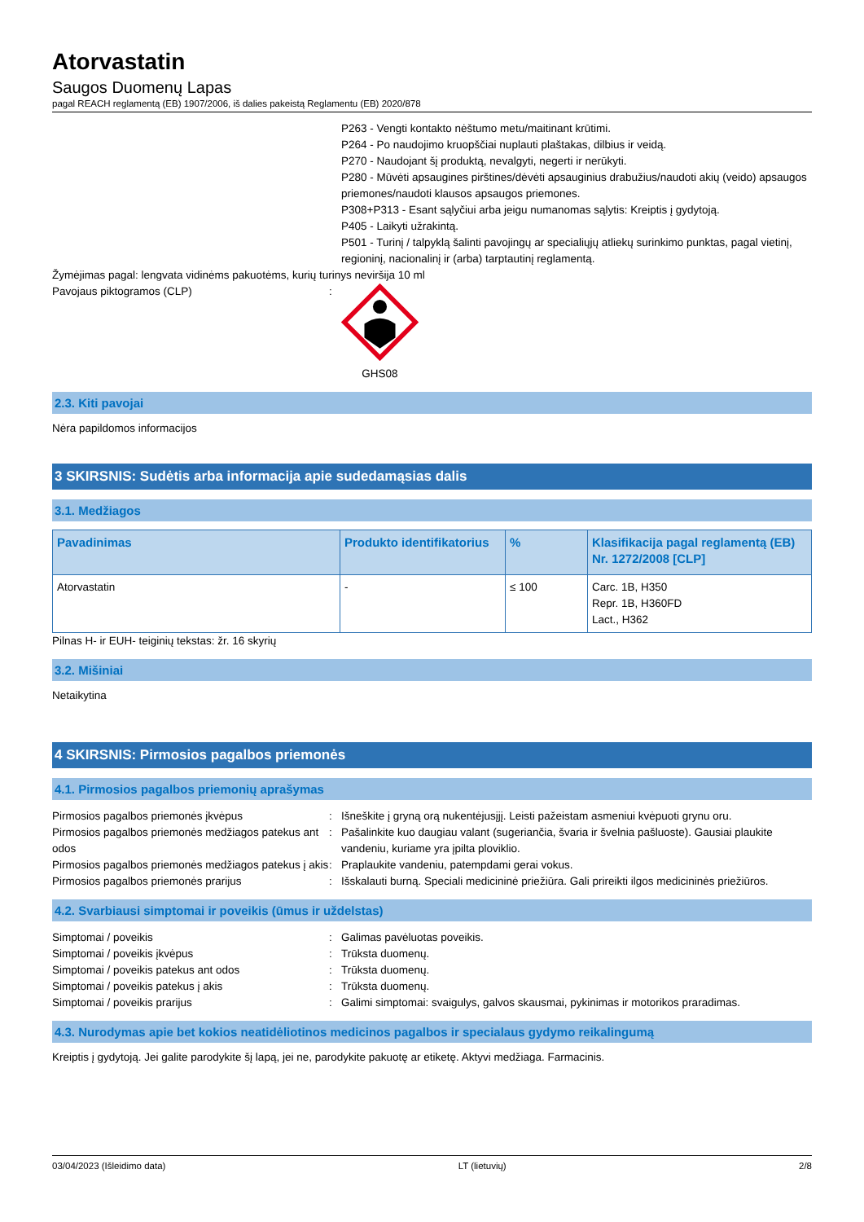Atorvastatin
Saugos Duomenų Lapas
pagal REACH reglamentą (EB) 1907/2006, iš dalies pakeistą Reglamentu (EB) 2020/878
P263 - Vengti kontakto nėštumo metu/maitinant krūtimi.
P264 - Po naudojimo kruopščiai nuplauti plaštakas, dilbius ir veidą.
P270 - Naudojant šį produktą, nevalgyti, negerti ir nerūkyti.
P280 - Mūvėti apsaugines pirštines/dėvėti apsauginius drabužius/naudoti akių (veido) apsaugos priemones/naudoti klausos apsaugos priemones.
P308+P313 - Esant sąlyčiui arba jeigu numanomas sąlytis: Kreiptis į gydytoją.
P405 - Laikyti užrakintą.
P501 - Turinį / talpyklą šalinti pavojingų ar specialiųjų atliekų surinkimo punktas, pagal vietinį, regioninį, nacionalinį ir (arba) tarptautinį reglamentą.
Žymėjimas pagal: lengvata vidinėms pakuotėms, kurių turinys neviršija 10 ml
Pavojaus piktogramos (CLP) : GHS08
2.3. Kiti pavojai
Nėra papildomos informacijos
3 SKIRSNIS: Sudėtis arba informacija apie sudedamąsias dalis
3.1. Medžiagos
| Pavadinimas | Produkto identifikatorius | % | Klasifikacija pagal reglamentą (EB) Nr. 1272/2008 [CLP] |
| --- | --- | --- | --- |
| Atorvastatin | - | ≤ 100 | Carc. 1B, H350 Repr. 1B, H360FD Lact., H362 |
Pilnas H- ir EUH- teiginių tekstas: žr. 16 skyrių
3.2. Mišiniai
Netaikytina
4 SKIRSNIS: Pirmosios pagalbos priemonės
4.1. Pirmosios pagalbos priemonių aprašymas
Pirmosios pagalbos priemonės įkvėpus : Išneškite į gryną orą nukentėjusįjį. Leisti pažeistam asmeniui kvėpuoti grynu oru.
Pirmosios pagalbos priemonės medžiagos patekus ant odos
: Pašalinkite kuo daugiau valant (sugeriančia, švaria ir švelnia pašluoste). Gausiai plaukite vandeniu, kuriame yra įpilta ploviklio.
Pirmosios pagalbos priemonės medžiagos patekus į akis
: Praplaukite vandeniu, patempdami gerai vokus.
Pirmosios pagalbos priemonės prarijus : Išskalauti burną. Speciali medicininė priežiūra. Gali prireikti ilgos medicininės priežiūros.
4.2. Svarbiausi simptomai ir poveikis (ūmus ir uždelstas)
Simptomai / poveikis : Galimas pavėluotas poveikis.
Simptomai / poveikis įkvėpus : Trūksta duomenų.
Simptomai / poveikis patekus ant odos : Trūksta duomenų.
Simptomai / poveikis patekus į akis : Trūksta duomenų.
Simptomai / poveikis prarijus : Galimi simptomai: svaigulys, galvos skausmai, pykinimas ir motorikos praradimas.
4.3. Nurodymas apie bet kokios neatidėliotinos medicinos pagalbos ir specialaus gydymo reikalingumą
Kreiptis į gydytoją. Jei galite parodykite šį lapą, jei ne, parodykite pakuotę ar etiketę. Aktyvi medžiaga. Farmacinis.
03/04/2023 (Išleidimo data) LT (lietuvių) 2/8